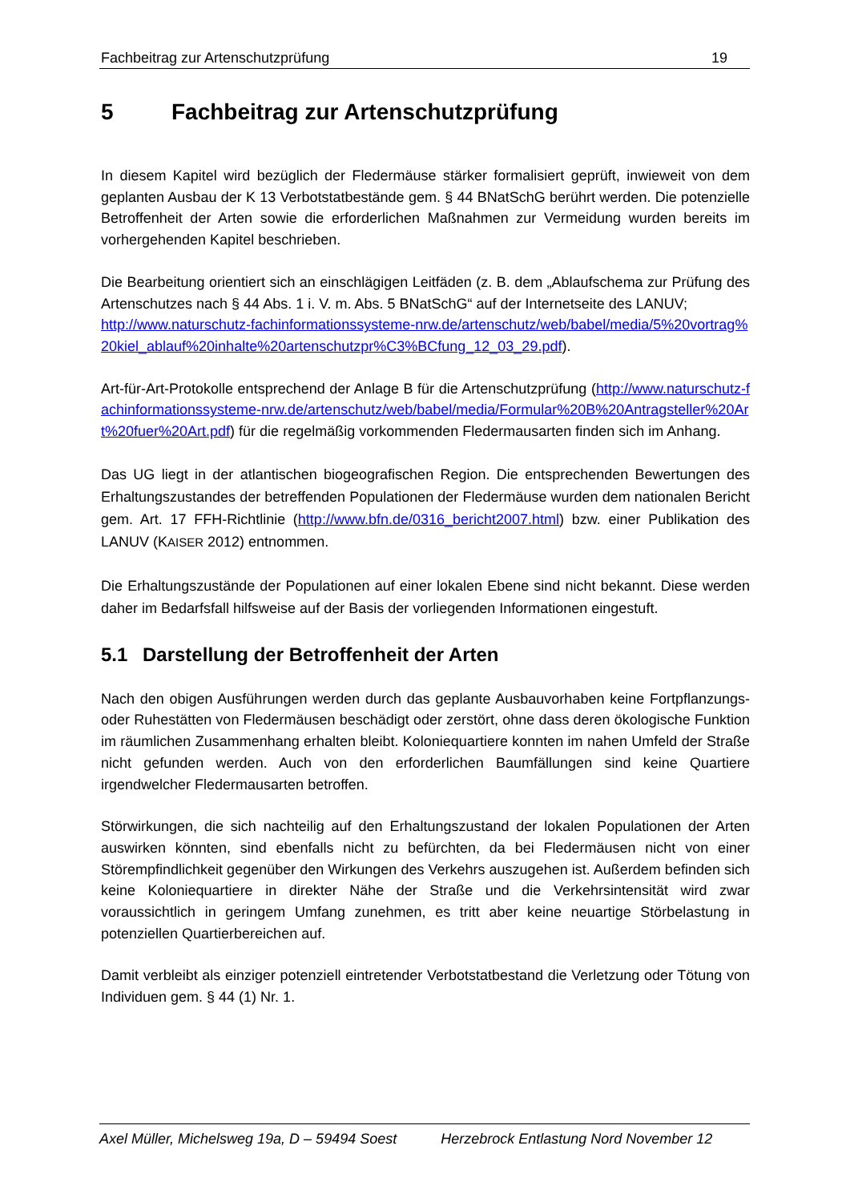Fachbeitrag zur Artenschutzprüfung 19
5 Fachbeitrag zur Artenschutzprüfung
In diesem Kapitel wird bezüglich der Fledermäuse stärker formalisiert geprüft, inwieweit von dem geplanten Ausbau der K 13 Verbotstatbestände gem. § 44 BNatSchG berührt werden. Die potenzielle Betroffenheit der Arten sowie die erforderlichen Maßnahmen zur Vermeidung wurden bereits im vorhergehenden Kapitel beschrieben.
Die Bearbeitung orientiert sich an einschlägigen Leitfäden (z. B. dem „Ablaufschema zur Prüfung des Artenschutzes nach § 44 Abs. 1 i. V. m. Abs. 5 BNatSchG“ auf der Internetseite des LANUV;
http://www.naturschutz-fachinformationssysteme-nrw.de/artenschutz/web/babel/media/5%20vortrag%20kiel_ablauf%20inhalte%20artenschutzpr%C3%BCfung_12_03_29.pdf).
Art-für-Art-Protokolle entsprechend der Anlage B für die Artenschutzprüfung (http://www.naturschutz-fachinformationssysteme-nrw.de/artenschutz/web/babel/media/Formular%20B%20Antragsteller%20Art%20fuer%20Art.pdf) für die regelmäßig vorkommenden Fledermausarten finden sich im Anhang.
Das UG liegt in der atlantischen biogeografischen Region. Die entsprechenden Bewertungen des Erhaltungszustandes der betreffenden Populationen der Fledermäuse wurden dem nationalen Bericht gem. Art. 17 FFH-Richtlinie (http://www.bfn.de/0316_bericht2007.html) bzw. einer Publikation des LANUV (KAISER 2012) entnommen.
Die Erhaltungszustände der Populationen auf einer lokalen Ebene sind nicht bekannt. Diese werden daher im Bedarfsfall hilfsweise auf der Basis der vorliegenden Informationen eingestuft.
5.1 Darstellung der Betroffenheit der Arten
Nach den obigen Ausführungen werden durch das geplante Ausbauvorhaben keine Fortpflanzungs- oder Ruhestätten von Fledermäusen beschädigt oder zerstört, ohne dass deren ökologische Funktion im räumlichen Zusammenhang erhalten bleibt. Koloniequartiere konnten im nahen Umfeld der Straße nicht gefunden werden. Auch von den erforderlichen Baumfällungen sind keine Quartiere irgendwelcher Fledermausarten betroffen.
Störwirkungen, die sich nachteilig auf den Erhaltungszustand der lokalen Populationen der Arten auswirken könnten, sind ebenfalls nicht zu befürchten, da bei Fledermäusen nicht von einer Störempfindlichkeit gegenüber den Wirkungen des Verkehrs auszugehen ist. Außerdem befinden sich keine Koloniequartiere in direkter Nähe der Straße und die Verkehrsintensität wird zwar voraussichtlich in geringem Umfang zunehmen, es tritt aber keine neuartige Störbelastung in potenziellen Quartierbereichen auf.
Damit verbleibt als einziger potenziell eintretender Verbotstatbestand die Verletzung oder Tötung von Individuen gem. § 44 (1) Nr. 1.
Axel Müller, Michelsweg 19a, D – 59494 Soest Herzebrock Entlastung Nord November 12